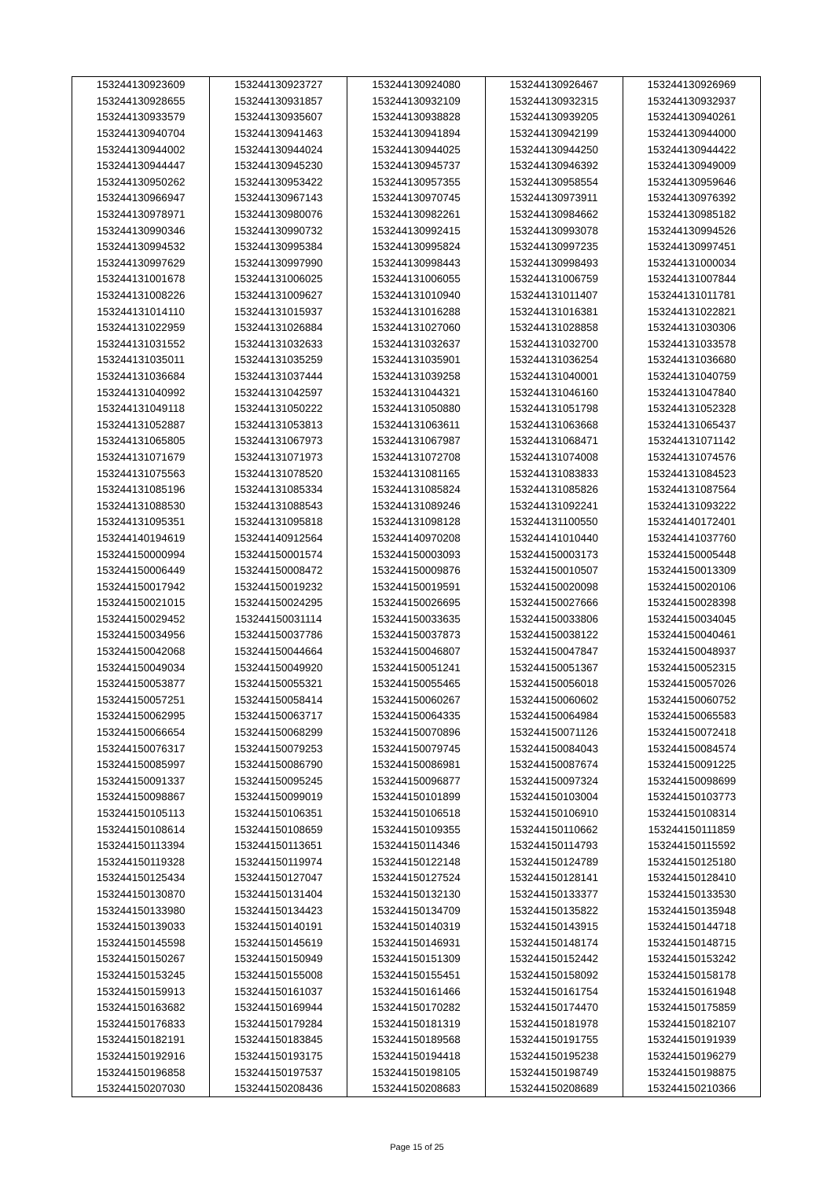| 153244130923609 | 153244130923727 | 153244130924080 | 153244130926467 | 153244130926969 |
| 153244130928655 | 153244130931857 | 153244130932109 | 153244130932315 | 153244130932937 |
| 153244130933579 | 153244130935607 | 153244130938828 | 153244130939205 | 153244130940261 |
| 153244130940704 | 153244130941463 | 153244130941894 | 153244130942199 | 153244130944000 |
| 153244130944002 | 153244130944024 | 153244130944025 | 153244130944250 | 153244130944422 |
| 153244130944447 | 153244130945230 | 153244130945737 | 153244130946392 | 153244130949009 |
| 153244130950262 | 153244130953422 | 153244130957355 | 153244130958554 | 153244130959646 |
| 153244130966947 | 153244130967143 | 153244130970745 | 153244130973911 | 153244130976392 |
| 153244130978971 | 153244130980076 | 153244130982261 | 153244130984662 | 153244130985182 |
| 153244130990346 | 153244130990732 | 153244130992415 | 153244130993078 | 153244130994526 |
| 153244130994532 | 153244130995384 | 153244130995824 | 153244130997235 | 153244130997451 |
| 153244130997629 | 153244130997990 | 153244130998443 | 153244130998493 | 153244131000034 |
| 153244131001678 | 153244131006025 | 153244131006055 | 153244131006759 | 153244131007844 |
| 153244131008226 | 153244131009627 | 153244131010940 | 153244131011407 | 153244131011781 |
| 153244131014110 | 153244131015937 | 153244131016288 | 153244131016381 | 153244131022821 |
| 153244131022959 | 153244131026884 | 153244131027060 | 153244131028858 | 153244131030306 |
| 153244131031552 | 153244131032633 | 153244131032637 | 153244131032700 | 153244131033578 |
| 153244131035011 | 153244131035259 | 153244131035901 | 153244131036254 | 153244131036680 |
| 153244131036684 | 153244131037444 | 153244131039258 | 153244131040001 | 153244131040759 |
| 153244131040992 | 153244131042597 | 153244131044321 | 153244131046160 | 153244131047840 |
| 153244131049118 | 153244131050222 | 153244131050880 | 153244131051798 | 153244131052328 |
| 153244131052887 | 153244131053813 | 153244131063611 | 153244131063668 | 153244131065437 |
| 153244131065805 | 153244131067973 | 153244131067987 | 153244131068471 | 153244131071142 |
| 153244131071679 | 153244131071973 | 153244131072708 | 153244131074008 | 153244131074576 |
| 153244131075563 | 153244131078520 | 153244131081165 | 153244131083833 | 153244131084523 |
| 153244131085196 | 153244131085334 | 153244131085824 | 153244131085826 | 153244131087564 |
| 153244131088530 | 153244131088543 | 153244131089246 | 153244131092241 | 153244131093222 |
| 153244131095351 | 153244131095818 | 153244131098128 | 153244131100550 | 153244140172401 |
| 153244140194619 | 153244140912564 | 153244140970208 | 153244141010440 | 153244141037760 |
| 153244150000994 | 153244150001574 | 153244150003093 | 153244150003173 | 153244150005448 |
| 153244150006449 | 153244150008472 | 153244150009876 | 153244150010507 | 153244150013309 |
| 153244150017942 | 153244150019232 | 153244150019591 | 153244150020098 | 153244150020106 |
| 153244150021015 | 153244150024295 | 153244150026695 | 153244150027666 | 153244150028398 |
| 153244150029452 | 153244150031114 | 153244150033635 | 153244150033806 | 153244150034045 |
| 153244150034956 | 153244150037786 | 153244150037873 | 153244150038122 | 153244150040461 |
| 153244150042068 | 153244150044664 | 153244150046807 | 153244150047847 | 153244150048937 |
| 153244150049034 | 153244150049920 | 153244150051241 | 153244150051367 | 153244150052315 |
| 153244150053877 | 153244150055321 | 153244150055465 | 153244150056018 | 153244150057026 |
| 153244150057251 | 153244150058414 | 153244150060267 | 153244150060602 | 153244150060752 |
| 153244150062995 | 153244150063717 | 153244150064335 | 153244150064984 | 153244150065583 |
| 153244150066654 | 153244150068299 | 153244150070896 | 153244150071126 | 153244150072418 |
| 153244150076317 | 153244150079253 | 153244150079745 | 153244150084043 | 153244150084574 |
| 153244150085997 | 153244150086790 | 153244150086981 | 153244150087674 | 153244150091225 |
| 153244150091337 | 153244150095245 | 153244150096877 | 153244150097324 | 153244150098699 |
| 153244150098867 | 153244150099019 | 153244150101899 | 153244150103004 | 153244150103773 |
| 153244150105113 | 153244150106351 | 153244150106518 | 153244150106910 | 153244150108314 |
| 153244150108614 | 153244150108659 | 153244150109355 | 153244150110662 | 153244150111859 |
| 153244150113394 | 153244150113651 | 153244150114346 | 153244150114793 | 153244150115592 |
| 153244150119328 | 153244150119974 | 153244150122148 | 153244150124789 | 153244150125180 |
| 153244150125434 | 153244150127047 | 153244150127524 | 153244150128141 | 153244150128410 |
| 153244150130870 | 153244150131404 | 153244150132130 | 153244150133377 | 153244150133530 |
| 153244150133980 | 153244150134423 | 153244150134709 | 153244150135822 | 153244150135948 |
| 153244150139033 | 153244150140191 | 153244150140319 | 153244150143915 | 153244150144718 |
| 153244150145598 | 153244150145619 | 153244150146931 | 153244150148174 | 153244150148715 |
| 153244150150267 | 153244150150949 | 153244150151309 | 153244150152442 | 153244150153242 |
| 153244150153245 | 153244150155008 | 153244150155451 | 153244150158092 | 153244150158178 |
| 153244150159913 | 153244150161037 | 153244150161466 | 153244150161754 | 153244150161948 |
| 153244150163682 | 153244150169944 | 153244150170282 | 153244150174470 | 153244150175859 |
| 153244150176833 | 153244150179284 | 153244150181319 | 153244150181978 | 153244150182107 |
| 153244150182191 | 153244150183845 | 153244150189568 | 153244150191755 | 153244150191939 |
| 153244150192916 | 153244150193175 | 153244150194418 | 153244150195238 | 153244150196279 |
| 153244150196858 | 153244150197537 | 153244150198105 | 153244150198749 | 153244150198875 |
| 153244150207030 | 153244150208436 | 153244150208683 | 153244150208689 | 153244150210366 |
Page 15 of 25